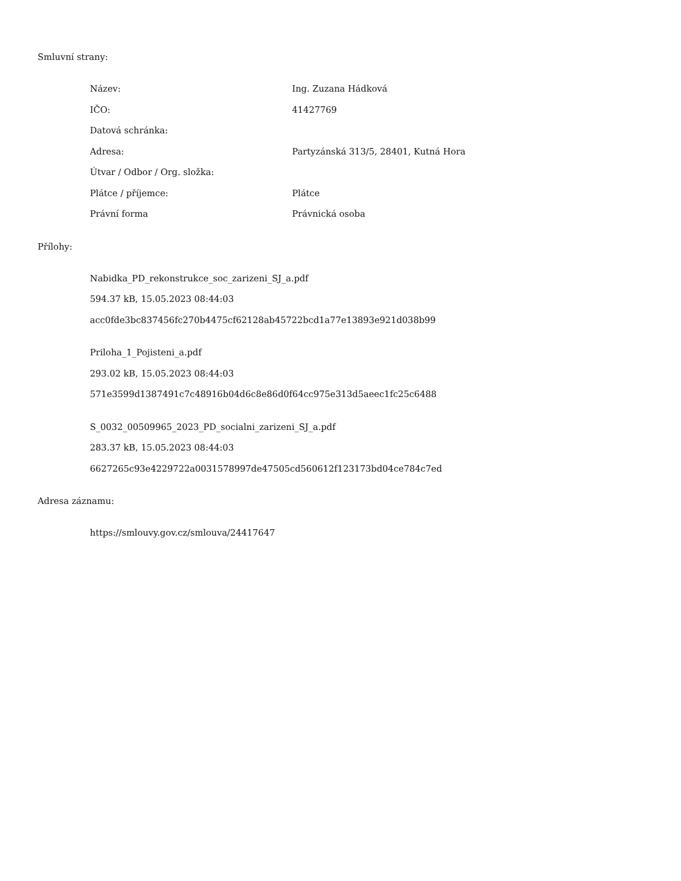Smluvní strany:
| Název: | Ing. Zuzana Hádková |
| IČO: | 41427769 |
| Datová schránka: | |
| Adresa: | Partyzánská 313/5, 28401, Kutná Hora |
| Útvar / Odbor / Org. složka: | |
| Plátce / příjemce: | Plátce |
| Právní forma | Právnická osoba |
Přílohy:
Nabidka_PD_rekonstrukce_soc_zarizeni_SJ_a.pdf
594.37 kB, 15.05.2023 08:44:03
acc0fde3bc837456fc270b4475cf62128ab45722bcd1a77e13893e921d038b99
Priloha_1_Pojisteni_a.pdf
293.02 kB, 15.05.2023 08:44:03
571e3599d1387491c7c48916b04d6c8e86d0f64cc975e313d5aeec1fc25c6488
S_0032_00509965_2023_PD_socialni_zarizeni_SJ_a.pdf
283.37 kB, 15.05.2023 08:44:03
6627265c93e4229722a0031578997de47505cd560612f123173bd04ce784c7ed
Adresa záznamu:
https://smlouvy.gov.cz/smlouva/24417647